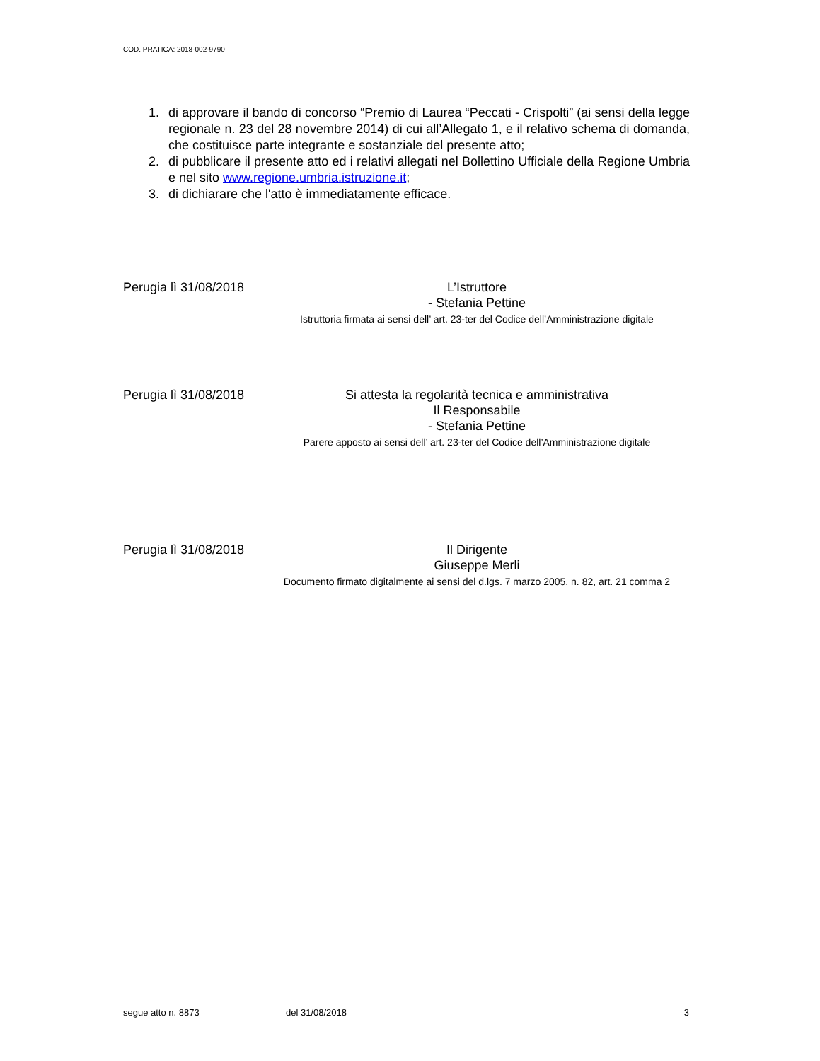COD. PRATICA: 2018-002-9790
1. di approvare il bando di concorso “Premio di Laurea “Peccati - Crispolti” (ai sensi della legge regionale n. 23 del 28 novembre 2014) di cui all’Allegato 1, e il relativo schema di domanda, che costituisce parte integrante e sostanziale del presente atto;
2. di pubblicare il presente atto ed i relativi allegati nel Bollettino Ufficiale della Regione Umbria e nel sito www.regione.umbria.istruzione.it;
3. di dichiarare che l'atto è immediatamente efficace.
Perugia lì 31/08/2018
L’Istruttore
- Stefania Pettine
Istruttoria firmata ai sensi dell’ art. 23-ter del Codice dell’Amministrazione digitale
Perugia lì 31/08/2018
Si attesta la regolarità tecnica e amministrativa
Il Responsabile
- Stefania Pettine
Parere apposto ai sensi dell’ art. 23-ter del Codice dell’Amministrazione digitale
Perugia lì 31/08/2018
Il Dirigente
Giuseppe Merli
Documento firmato digitalmente ai sensi del d.lgs. 7 marzo 2005, n. 82, art. 21 comma 2
segue atto n. 8873 del 31/08/2018 3